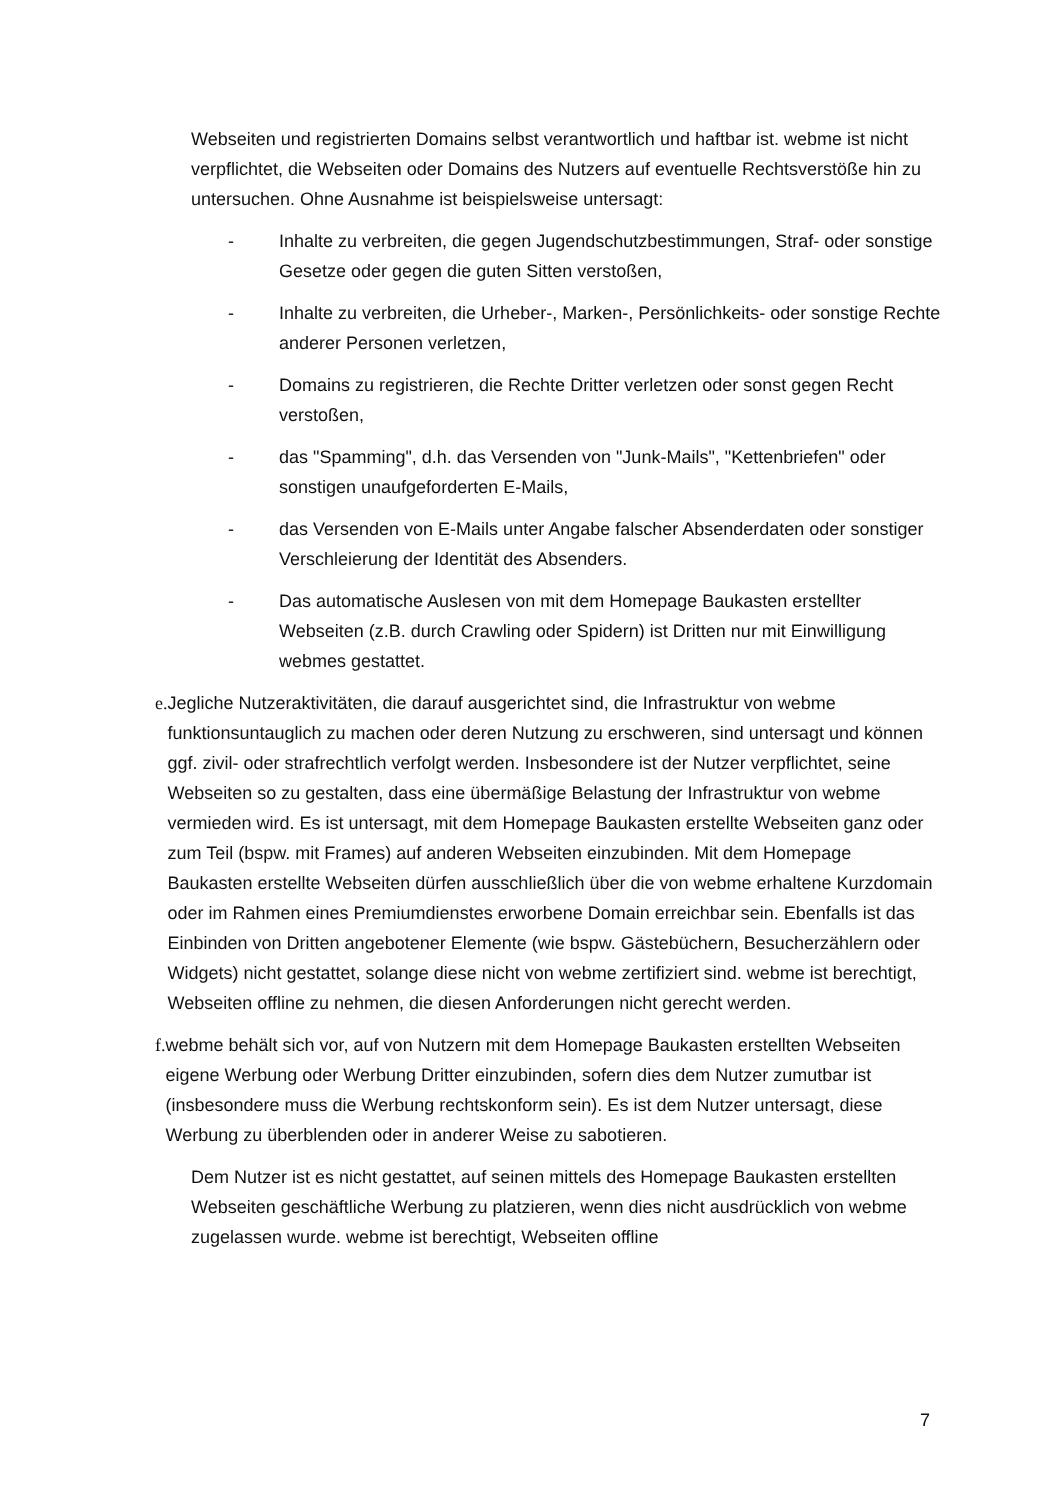Webseiten und registrierten Domains selbst verantwortlich und haftbar ist. webme ist nicht verpflichtet, die Webseiten oder Domains des Nutzers auf eventuelle Rechtsverstöße hin zu untersuchen. Ohne Ausnahme ist beispielsweise untersagt:
- Inhalte zu verbreiten, die gegen Jugendschutzbestimmungen, Straf- oder sonstige Gesetze oder gegen die guten Sitten verstoßen,
- Inhalte zu verbreiten, die Urheber-, Marken-, Persönlichkeits- oder sonstige Rechte anderer Personen verletzen,
- Domains zu registrieren, die Rechte Dritter verletzen oder sonst gegen Recht verstoßen,
- das "Spamming", d.h. das Versenden von "Junk-Mails", "Kettenbriefen" oder sonstigen unaufgeforderten E-Mails,
- das Versenden von E-Mails unter Angabe falscher Absenderdaten oder sonstiger Verschleierung der Identität des Absenders.
- Das automatische Auslesen von mit dem Homepage Baukasten erstellter Webseiten (z.B. durch Crawling oder Spidern) ist Dritten nur mit Einwilligung webmes gestattet.
e. Jegliche Nutzeraktivitäten, die darauf ausgerichtet sind, die Infrastruktur von webme funktionsuntauglich zu machen oder deren Nutzung zu erschweren, sind untersagt und können ggf. zivil- oder strafrechtlich verfolgt werden. Insbesondere ist der Nutzer verpflichtet, seine Webseiten so zu gestalten, dass eine übermäßige Belastung der Infrastruktur von webme vermieden wird. Es ist untersagt, mit dem Homepage Baukasten erstellte Webseiten ganz oder zum Teil (bspw. mit Frames) auf anderen Webseiten einzubinden. Mit dem Homepage Baukasten erstellte Webseiten dürfen ausschließlich über die von webme erhaltene Kurzdomain oder im Rahmen eines Premiumdienstes erworbene Domain erreichbar sein. Ebenfalls ist das Einbinden von Dritten angebotener Elemente (wie bspw. Gästebüchern, Besucherzählern oder Widgets) nicht gestattet, solange diese nicht von webme zertifiziert sind. webme ist berechtigt, Webseiten offline zu nehmen, die diesen Anforderungen nicht gerecht werden.
f. webme behält sich vor, auf von Nutzern mit dem Homepage Baukasten erstellten Webseiten eigene Werbung oder Werbung Dritter einzubinden, sofern dies dem Nutzer zumutbar ist (insbesondere muss die Werbung rechtskonform sein). Es ist dem Nutzer untersagt, diese Werbung zu überblenden oder in anderer Weise zu sabotieren.
Dem Nutzer ist es nicht gestattet, auf seinen mittels des Homepage Baukasten erstellten Webseiten geschäftliche Werbung zu platzieren, wenn dies nicht ausdrücklich von webme zugelassen wurde. webme ist berechtigt, Webseiten offline
7